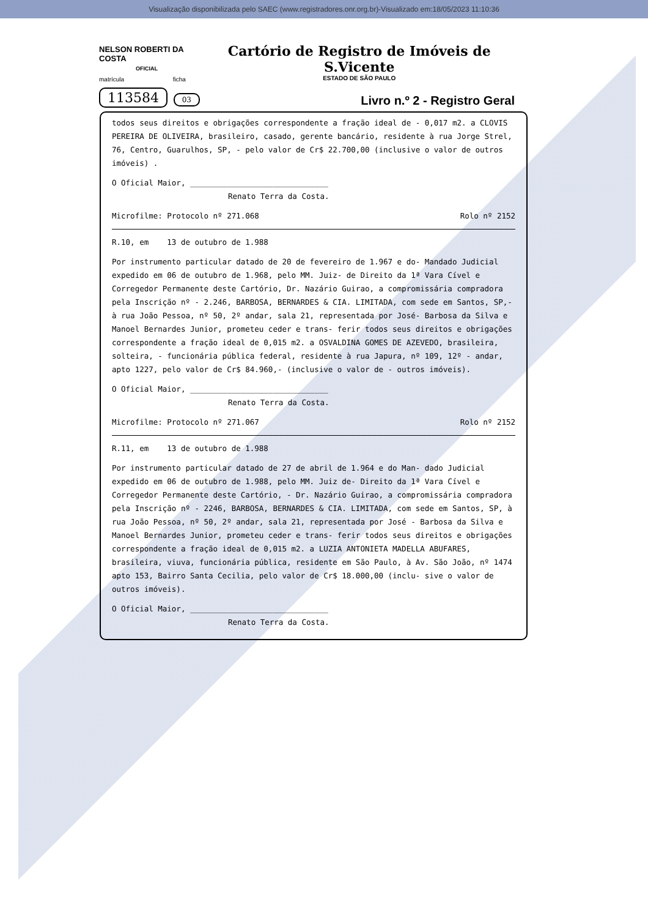Visualização disponibilizada pelo SAEC (www.registradores.onr.org.br)-Visualizado em:18/05/2023 11:10:36
NELSON ROBERTI DA COSTA
OFICIAL
matrícula ficha
113584 03
Cartório de Registro de Imóveis de S.Vicente
ESTADO DE SÃO PAULO
Livro n.º 2 - Registro Geral
todos seus direitos e obrigações correspondente a fração ideal de - 0,017 m2. a CLOVIS PEREIRA DE OLIVEIRA, brasileiro, casado, gerente bancário, residente à rua Jorge Strel, 76, Centro, Guarulhos, SP, - pelo valor de Cr$ 22.700,00 (inclusive o valor de outros imóveis) .
O Oficial Maior, ______________________________
Renato Terra da Costa.
Microfilme: Protocolo nº 271.068 Rolo nº 2152
R.10, em 13 de outubro de 1.988
Por instrumento particular datado de 20 de fevereiro de 1.967 e do- Mandado Judicial expedido em 06 de outubro de 1.968, pelo MM. Juiz- de Direito da 1ª Vara Cível e Corregedor Permanente deste Cartório, Dr. Nazário Guirao, a compromissária compradora pela Inscrição nº - 2.246, BARBOSA, BERNARDES & CIA. LIMITADA, com sede em Santos, SP,- à rua João Pessoa, nº 50, 2º andar, sala 21, representada por José- Barbosa da Silva e Manoel Bernardes Junior, prometeu ceder e trans- ferir todos seus direitos e obrigações correspondente a fração ideal de 0,015 m2. a OSVALDINA GOMES DE AZEVEDO, brasileira, solteira, - funcionária pública federal, residente à rua Japura, nº 109, 12º - andar, apto 1227, pelo valor de Cr$ 84.960,- (inclusive o valor de - outros imóveis).
O Oficial Maior, ______________________________
Renato Terra da Costa.
Microfilme: Protocolo nº 271.067 Rolo nº 2152
R.11, em 13 de outubro de 1.988
Por instrumento particular datado de 27 de abril de 1.964 e do Man- dado Judicial expedido em 06 de outubro de 1.988, pelo MM. Juiz de- Direito da 1ª Vara Cível e Corregedor Permanente deste Cartório, - Dr. Nazário Guirao, a compromissária compradora pela Inscrição nº - 2246, BARBOSA, BERNARDES & CIA. LIMITADA, com sede em Santos, SP, à rua João Pessoa, nº 50, 2º andar, sala 21, representada por José - Barbosa da Silva e Manoel Bernardes Junior, prometeu ceder e trans- ferir todos seus direitos e obrigações correspondente a fração ideal de 0,015 m2. a LUZIA ANTONIETA MADELLA ABUFARES, brasileira, viuva, funcionária pública, residente em São Paulo, à Av. São João, nº 1474 apto 153, Bairro Santa Cecilia, pelo valor de Cr$ 18.000,00 (inclu- sive o valor de outros imóveis).
O Oficial Maior, ______________________________
Renato Terra da Costa.